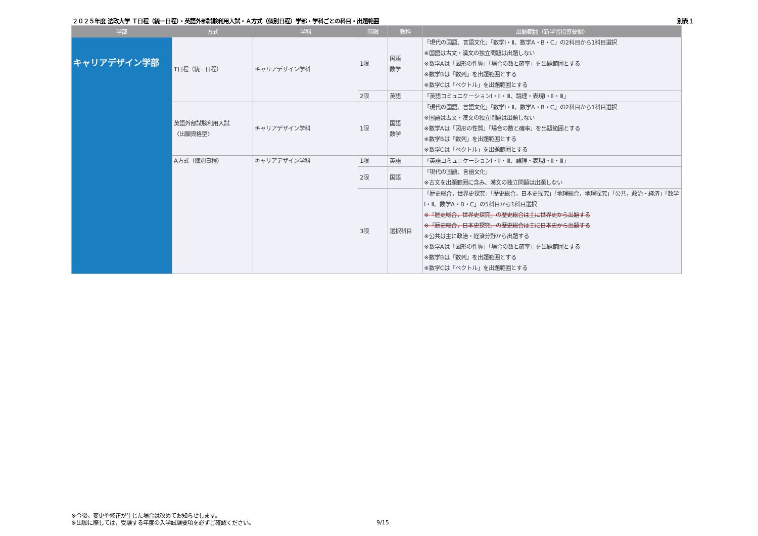２０２５年度 法政大学 Ｔ日程（統一日程）・英語外部試験利用入試・Ａ方式（個別日程）学部・学科ごとの科目・出題範囲 別表１
| 学部 | 方式 | 学科 | 時限 | 教科 | 出題範囲（新学習指導要領） |
| --- | --- | --- | --- | --- | --- |
| キャリアデザイン学部 | T日程（統一日程） | キャリアデザイン学科 | 1限 | 国語 数学 | 「現代の国語、言語文化」「数学Ⅰ・Ⅱ、数学A・B・C」の2科目から1科目選択 ※国語は古文・漢文の独立問題は出題しない ※数学Aは「図形の性質」「場合の数と確率」を出題範囲とする ※数学Bは「数列」を出題範囲とする ※数学Cは「ベクトル」を出題範囲とする |
| | | | 2限 | 英語 | 「英語コミュニケーションⅠ・Ⅱ・Ⅲ、論理・表現Ⅰ・Ⅱ・Ⅲ」 |
| | 英語外部試験利用入試 〈出願資格型〉 | キャリアデザイン学科 | 1限 | 国語 数学 | 「現代の国語、言語文化」「数学Ⅰ・Ⅱ、数学A・B・C」の2科目から1科目選択 ※国語は古文・漢文の独立問題は出題しない ※数学Aは「図形の性質」「場合の数と確率」を出題範囲とする ※数学Bは「数列」を出題範囲とする ※数学Cは「ベクトル」を出題範囲とする |
| | A方式（個別日程） | キャリアデザイン学科 | 1限 | 英語 | 「英語コミュニケーションⅠ・Ⅱ・Ⅲ、論理・表現Ⅰ・Ⅱ・Ⅲ」 |
| | | | 2限 | 国語 | 「現代の国語、言語文化」 ※古文を出題範囲に含み、漢文の独立問題は出題しない |
| | | | 3限 | 選択科目 | 「歴史総合，世界史探究」「歴史総合，日本史探究」「地理総合，地理探究」「公共，政治・経済」「数学Ⅰ・Ⅱ、数学A・B・C」の5科目から1科目選択 ※「歴史総合，世界史探究」の歴史総合は主に世界史から出題する ※「歴史総合，日本史探究」の歴史総合は主に日本史から出題する ※公共は主に政治・経済分野から出題する ※数学Aは「図形の性質」「場合の数と確率」を出題範囲とする ※数学Bは「数列」を出題範囲とする ※数学Cは「ベクトル」を出題範囲とする |
※今後，変更や修正が生じた場合は改めてお知らせします。
※出願に際しては，受験する年度の入学試験要項を必ずご確認ください。
9/15